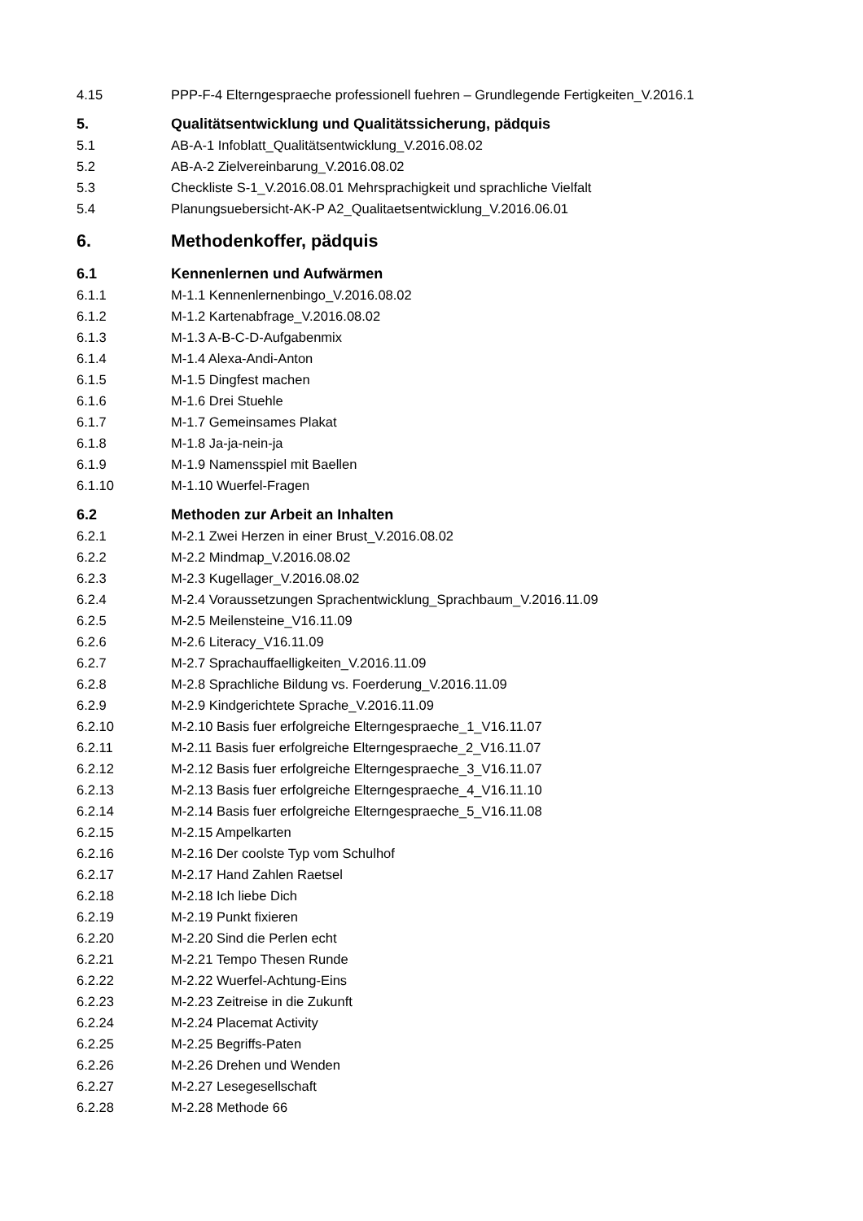4.15 PPP-F-4 Elterngespraeche professionell fuehren – Grundlegende Fertigkeiten_V.2016.1
5. Qualitätsentwicklung und Qualitätssicherung, pädquis
5.1 AB-A-1 Infoblatt_Qualitätsentwicklung_V.2016.08.02
5.2 AB-A-2 Zielvereinbarung_V.2016.08.02
5.3 Checkliste S-1_V.2016.08.01 Mehrsprachigkeit und sprachliche Vielfalt
5.4 Planungsuebersicht-AK-P A2_Qualitaetsentwicklung_V.2016.06.01
6. Methodenkoffer, pädquis
6.1 Kennenlernen und Aufwärmen
6.1.1 M-1.1 Kennenlernenbingo_V.2016.08.02
6.1.2 M-1.2 Kartenabfrage_V.2016.08.02
6.1.3 M-1.3 A-B-C-D-Aufgabenmix
6.1.4 M-1.4 Alexa-Andi-Anton
6.1.5 M-1.5 Dingfest machen
6.1.6 M-1.6 Drei Stuehle
6.1.7 M-1.7 Gemeinsames Plakat
6.1.8 M-1.8 Ja-ja-nein-ja
6.1.9 M-1.9 Namensspiel mit Baellen
6.1.10 M-1.10 Wuerfel-Fragen
6.2 Methoden zur Arbeit an Inhalten
6.2.1 M-2.1 Zwei Herzen in einer Brust_V.2016.08.02
6.2.2 M-2.2 Mindmap_V.2016.08.02
6.2.3 M-2.3 Kugellager_V.2016.08.02
6.2.4 M-2.4 Voraussetzungen Sprachentwicklung_Sprachbaum_V.2016.11.09
6.2.5 M-2.5 Meilensteine_V16.11.09
6.2.6 M-2.6 Literacy_V16.11.09
6.2.7 M-2.7 Sprachauffaelligkeiten_V.2016.11.09
6.2.8 M-2.8 Sprachliche Bildung vs. Foerderung_V.2016.11.09
6.2.9 M-2.9 Kindgerichtete Sprache_V.2016.11.09
6.2.10 M-2.10 Basis fuer erfolgreiche Elterngespraeche_1_V16.11.07
6.2.11 M-2.11 Basis fuer erfolgreiche Elterngespraeche_2_V16.11.07
6.2.12 M-2.12 Basis fuer erfolgreiche Elterngespraeche_3_V16.11.07
6.2.13 M-2.13 Basis fuer erfolgreiche Elterngespraeche_4_V16.11.10
6.2.14 M-2.14 Basis fuer erfolgreiche Elterngespraeche_5_V16.11.08
6.2.15 M-2.15 Ampelkarten
6.2.16 M-2.16 Der coolste Typ vom Schulhof
6.2.17 M-2.17 Hand Zahlen Raetsel
6.2.18 M-2.18 Ich liebe Dich
6.2.19 M-2.19 Punkt fixieren
6.2.20 M-2.20 Sind die Perlen echt
6.2.21 M-2.21 Tempo Thesen Runde
6.2.22 M-2.22 Wuerfel-Achtung-Eins
6.2.23 M-2.23 Zeitreise in die Zukunft
6.2.24 M-2.24 Placemat Activity
6.2.25 M-2.25 Begriffs-Paten
6.2.26 M-2.26 Drehen und Wenden
6.2.27 M-2.27 Lesegesellschaft
6.2.28 M-2.28 Methode 66